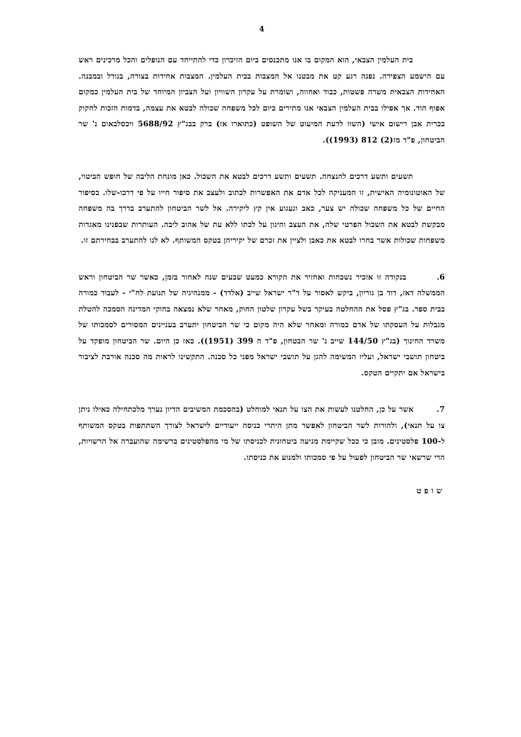4
בית העלמין הצבאי, הוא המקום בו אנו מתכנסים ביום הזיכרון כדי להתייחד עם הנופלים והכל מרכינים ראש עם הישמע הצפירה. נפנה רגע קט את מבטנו אל המצבות בבית העלמין. המצבות אחידות בצורה, בגודל ובמבנה. האחידות הצבאית משרה פשטות, כבוד ואחווה, ושומרת על עקרון השוויון ועל הצביון המיוחד של בית העלמין כמקום אפוף הוד. אך אפילו בבית העלמין הצבאי אנו מתירים כיום לכל משפחה שכולה לבטא את עצמה, בדמות הזכות לחקוק בכרית אבן רישום אישי (השוו לדעת המיעוט של השופט (כתוארו אז) ברק בבג"ץ 5688/92 ויכסלבאום נ' שר הביטחון, פ"ד מז(2) 812 (1993)).
תשעים ותשע דרכים להנצחה. תשעים ותשע דרכים לבטא את השכול. כאן מונחת הליבה של חופש הביטוי, של האוטונומיה האישית, זו המעניקה לכל אדם את האפשרות לכתוב ולעצב את סיפור חייו על פי דרכו-שלו. בסיפור החיים של כל משפחה שכולה יש צער, כאב וגעגוע אין קץ ליקירה. אל לשר הביטחון להתערב בדרך בה משפחה מבקשת לבטא את השכול הפרטי שלה, את העצב והיגון על לכתו ללא עת של אהוב ליבה. העותרות שבפנינו מאגדות משפחות שכולות אשר בחרו לבטא את כאבן ולציין את זכרם של יקיריהן בטקס המשותף. לא לנו להתערב בבחירתם זו.
6. בנקודה זו אזכיר נשכחות ואחזיר את הקורא כמעט שבעים שנה לאחור בזמן, כאשר שר הביטחון וראש הממשלה דאז, דוד בן גוריון, ביקש לאסור על ד"ר ישראל שייב (אלדד) - ממנהיגיה של תנועת לח"י - לעבוד כמורה בבית ספר. בג"ץ פסל את ההחלטה בעיקר בשל עקרון שלטון החוק, מאחר שלא נמצאה בחוקי המדינה הסמכה להטלת מגבלות על העסקתו של אדם כמורה ומאחר שלא היה מקום כי שר הביטחון יתערב בעניינים המסורים לסמכותו של משרד החינוך (בג"ץ 144/50 שייב נ' שר הבטחון, פ"ד ה 399 (1951)). כאז כן היום. שר הביטחון מופקד על ביטחון תושבי ישראל, ועליו המשימה להגן על תושבי ישראל מפני כל סכנה. התקשינו לראות מה סכנה אורבת לציבור בישראל אם יתקיים הטקס.
7. אשר על כן, החלטנו לעשות את הצו על תנאי למוחלט (בהסכמת המשיבים הדיון נערך מלכתחילה כאילו ניתן צו על תנאי), ולהורות לשר הביטחון לאפשר מתן היתרי כניסה ייעודיים לישראל לצורך השתתפות בטקס המשותף ל-100 פלסטינים. מובן כי ככל שקיימת מניעה ביטחונית לכניסתו של מי מהפלסטינים ברשימה שהועברה אל הרשויות, הרי שרשאי שר הביטחון לפעול על פי סמכותו ולמנוע את כניסתו.
שופט